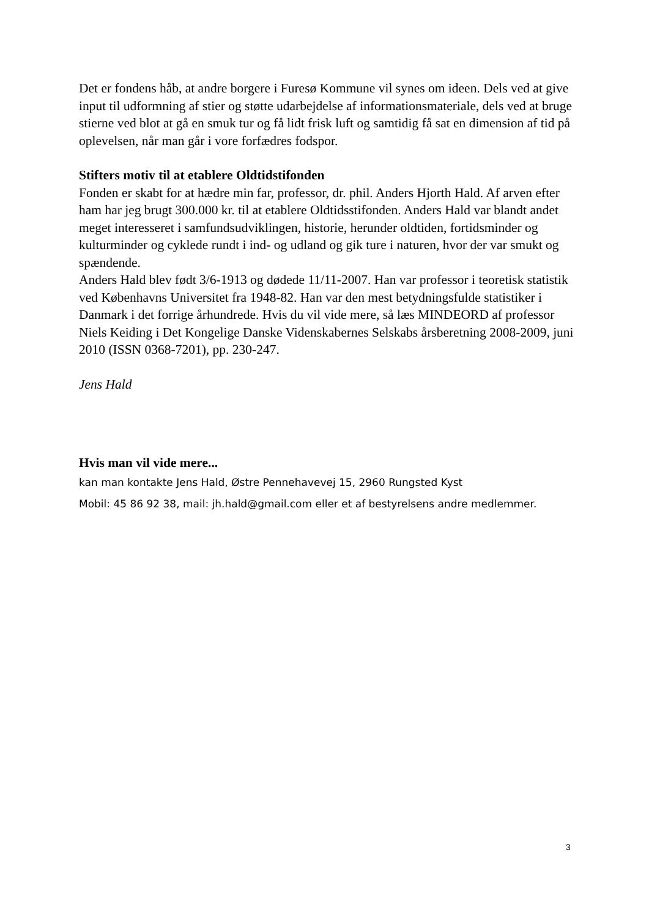Det er fondens håb, at andre borgere i Furesø Kommune vil synes om ideen. Dels ved at give input til udformning af stier og støtte udarbejdelse af informationsmateriale, dels ved at bruge stierne ved blot at gå en smuk tur og få lidt frisk luft og samtidig få sat en dimension af tid på oplevelsen, når man går i vore forfædres fodspor.
Stifters motiv til at etablere Oldtidstifonden
Fonden er skabt for at hædre min far, professor, dr. phil. Anders Hjorth Hald. Af arven efter ham har jeg brugt 300.000 kr. til at etablere Oldtidsstifonden. Anders Hald var blandt andet meget interesseret i samfundsudviklingen, historie, herunder oldtiden, fortidsminder og kulturminder og cyklede rundt i ind- og udland og gik ture i naturen, hvor der var smukt og spændende.
Anders Hald blev født 3/6-1913 og dødede 11/11-2007. Han var professor i teoretisk statistik ved Københavns Universitet fra 1948-82. Han var den mest betydningsfulde statistiker i Danmark i det forrige århundrede. Hvis du vil vide mere, så læs MINDEORD af professor Niels Keiding i Det Kongelige Danske Videnskabernes Selskabs årsberetning 2008-2009, juni 2010 (ISSN 0368-7201), pp. 230-247.
Jens Hald
Hvis man vil vide mere...
kan man kontakte Jens Hald, Østre Pennehavevej 15, 2960 Rungsted Kyst
Mobil: 45 86 92 38, mail: jh.hald@gmail.com eller et af bestyrelsens andre medlemmer.
3